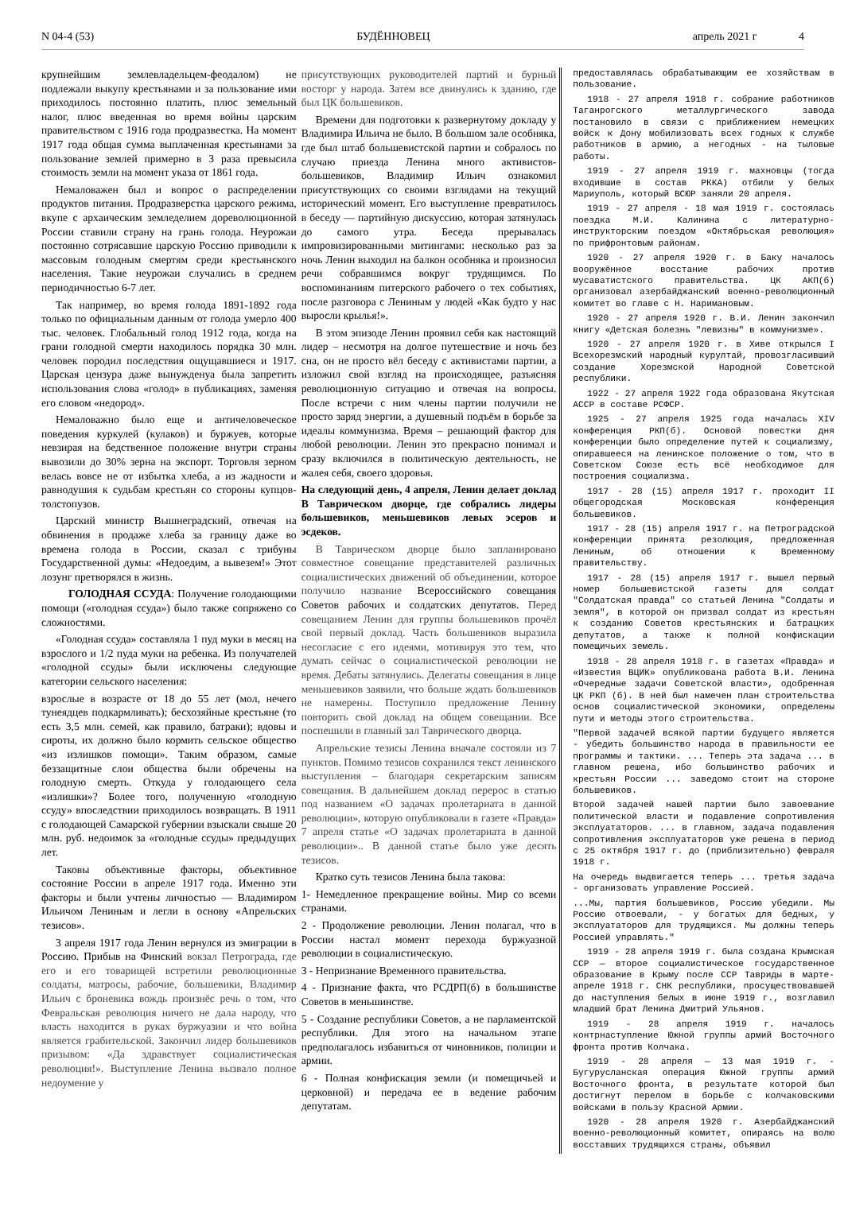N 04-4 (53) БУДЁННОВЕЦ апрель 2021 г 4
крупнейшим землевладельцем-феодалом) не подлежали выкупу крестьянами и за пользование ими приходилось постоянно платить, плюс земельный налог, плюс введенная во время войны царским правительством с 1916 года продразвестка. На момент 1917 года общая сумма выплаченная крестьянами за пользование землей примерно в 3 раза превысила стоимость земли на момент указа от 1861 года.
Немаловажен был и вопрос о распределении продуктов питания. Продразверстка царского режима, вкупе с архаическим земледелием дореволюционной России ставили страну на грань голода. Неурожаи постоянно сотрясавшие царскую Россию приводили к массовым голодным смертям среди крестьянского населения. Такие неурожаи случались в среднем периодичностью 6-7 лет.
Так например, во время голода 1891-1892 года только по официальным данным от голода умерло 400 тыс. человек. Глобальный голод 1912 года, когда на грани голодной смерти находилось порядка 30 млн. человек породил последствия ощущавшиеся и 1917. Царская цензура даже вынужденуа была запретить использования слова «голод» в публикациях, заменяя его словом «недород».
Немаловажно было еще и античеловеческое поведения куркулей (кулаков) и буржуев, которые невзирая на бедственное положение внутри страны вывозили до 30% зерна на экспорт. Торговля зерном велась вовсе не от избытка хлеба, а из жадности и равнодушия к судьбам крестьян со стороны купцов-толстопузов.
Царский министр Вышнеградский, отвечая на обвинения в продаже хлеба за границу даже во времена голода в России, сказал с трибуны Государственной думы: «Недоедим, а вывезем!» Этот лозунг претворялся в жизнь.
ГОЛОДНАЯ ССУДА: Получение голодающими помощи («голодная ссуда») было также сопряжено со сложностями.
«Голодная ссуда» составляла 1 пуд муки в месяц на взрослого и 1/2 пуда муки на ребенка. Из получателей «голодной ссуды» были исключены следующие категории сельского населения:
взрослые в возрасте от 18 до 55 лет (мол, нечего тунеядцев подкармливать); бесхозяйные крестьяне (то есть 3,5 млн. семей, как правило, батраки); вдовы и сироты, их должно было кормить сельское общество «из излишков помощи». Таким образом, самые беззащитные слои общества были обречены на голодную смерть. Откуда у голодающего села «излишки»? Более того, полученную «голодную ссуду» впоследствии приходилось возвращать. В 1911 с голодающей Самарской губернии взыскали свыше 20 млн. руб. недоимок за «голодные ссуды» предыдущих лет.
Таковы объективные факторы, объективное состояние России в апреле 1917 года. Именно эти факторы и были учтены личностью — Владимиром Ильичом Лениным и легли в основу «Апрельских тезисов».
3 апреля 1917 года Ленин вернулся из эмиграции в Россию. Прибыв на Финский вокзал Петрограда, где его и его товарищей встретили революционные солдаты, матросы, рабочие, большевики, Владимир Ильич с броневика вождь произнёс речь о том, что Февральская революция ничего не дала народу, что власть находится в руках буржуазии и что война является грабительской. Закончил лидер большевиков призывом: «Да здравствует социалистическая революция!». Выступление Ленина вызвало полное недоумение у
присутствующих руководителей партий и бурный восторг у народа. Затем все двинулись к зданию, где был ЦК большевиков.
Времени для подготовки к развернутому докладу у Владимира Ильича не было. В большом зале особняка, где был штаб большевистской партии и собралось по случаю приезда Ленина много активистов-большевиков, Владимир Ильич ознакомил присутствующих со своими взглядами на текущий исторический момент. Его выступление превратилось в беседу — партийную дискуссию, которая затянулась до самого утра. Беседа прерывалась импровизированными митингами: несколько раз за ночь Ленин выходил на балкон особняка и произносил речи собравшимся вокруг трудящимся. По воспоминаниям питерского рабочего о тех событиях, после разговора с Лениным у людей «Как будто у нас выросли крылья!».
В этом эпизоде Ленин проявил себя как настоящий лидер – несмотря на долгое путешествие и ночь без сна, он не просто вёл беседу с активистами партии, а изложил свой взгляд на происходящее, разъясняя революционную ситуацию и отвечая на вопросы. После встречи с ним члены партии получили не просто заряд энергии, а душевный подъём в борьбе за идеалы коммунизма. Время – решающий фактор для любой революции. Ленин это прекрасно понимал и сразу включился в политическую деятельность, не жалея себя, своего здоровья.
На следующий день, 4 апреля, Ленин делает доклад В Таврическом дворце, где собрались лидеры большевиков, меньшевиков левых эсеров и эсдеков.
В Таврическом дворце было запланировано совместное совещание представителей различных социалистических движений об объединении, которое получило название Всероссийского совещания Советов рабочих и солдатских депутатов. Перед совещанием Ленин для группы большевиков прочёл свой первый доклад. Часть большевиков выразила несогласие с его идеями, мотивируя это тем, что думать сейчас о социалистической революции не время. Дебаты затянулись. Делегаты совещания в лице меньшевиков заявили, что больше ждать большевиков не намерены. Поступило предложение Ленину повторить свой доклад на общем совещании. Все поспешили в главный зал Таврического дворца.
Апрельские тезисы Ленина вначале состояли из 7 пунктов. Помимо тезисов сохранился текст ленинского выступления – благодаря секретарским записям совещания. В дальнейшем доклад перерос в статью под названием «О задачах пролетариата в данной революции», которую опубликовали в газете «Правда» 7 апреля статье «О задачах пролетариата в данной революции».. В данной статье было уже десять тезисов.
Кратко суть тезисов Ленина была такова:
1- Немедленное прекращение войны. Мир со всеми странами.
2 - Продолжение революции. Ленин полагал, что в России настал момент перехода буржуазной революции в социалистическую.
3 - Непризнание Временного правительства.
4 - Признание факта, что РСДРП(б) в большинстве Советов в меньшинстве.
5 - Создание республики Советов, а не парламентской республики. Для этого на начальном этапе предполагалось избавиться от чиновников, полиции и армии.
6 - Полная конфискация земли (и помещичьей и церковной) и передача ее в ведение рабочим депутатам.
предоставлялась обрабатывающим ее хозяйствам в пользование.
1918 - 27 апреля 1918 г. собрание работников Таганрогского металлургического завода постановило в связи с приближением немецких войск к Дону мобилизовать всех годных к службе работников в армию, а негодных - на тыловые работы.
1919 - 27 апреля 1919 г. махновцы (тогда входившие в состав РККА) отбили у белых Мариуполь, который ВСЮР заняли 20 апреля.
1919 - 27 апреля - 18 мая 1919 г. состоялась поездка М.И. Калинина с литературно-инструкторским поездом «Октябрьская революция» по прифронтовым районам.
1920 - 27 апреля 1920 г. в Баку началось вооружённое восстание рабочих против мусаватистского правительства. ЦК АКП(б) организовал азербайджанский военно-революционный комитет во главе с Н. Наримановым.
1920 - 27 апреля 1920 г. В.И. Ленин закончил книгу «Детская болезнь "левизны" в коммунизме».
1920 - 27 апреля 1920 г. в Хиве открылся I Всехорезмский народный курултай, провозгласивший создание Хорезмской Народной Советской республики.
1922 - 27 апреля 1922 года образована Якутская АССР в составе РСФСР.
1925 - 27 апреля 1925 года началась XIV конференция РКП(б). Основой повестки дня конференции было определение путей к социализму, опиравшееся на ленинское положение о том, что в Советском Союзе есть всё необходимое для построения социализма.
1917 - 28 (15) апреля 1917 г. проходит II общегородская Московская конференция большевиков.
1917 - 28 (15) апреля 1917 г. на Петроградской конференции принята резолюция, предложенная Лениным, об отношении к Временному правительству.
1917 - 28 (15) апреля 1917 г. вышел первый номер большевистской газеты для солдат "Солдатская правда" со статьей Ленина "Солдаты и земля", в которой он призвал солдат из крестьян к созданию Советов крестьянских и батрацких депутатов, а также к полной конфискации помещичьих земель.
1918 - 28 апреля 1918 г. в газетах «Правда» и «Известия ВЦИК» опубликована работа В.И. Ленина «Очередные задачи Советской власти», одобренная ЦК РКП (б). В ней был намечен план строительства основ социалистической экономики, определены пути и методы этого строительства.
"Первой задачей всякой партии будущего является - убедить большинство народа в правильности ее программы и тактики. ... Теперь эта задача ... в главном решена, ибо большинство рабочих и крестьян России ... заведомо стоит на стороне большевиков.
Второй задачей нашей партии было завоевание политической власти и подавление сопротивления эксплуататоров. ... в главном, задача подавления сопротивления эксплуататоров уже решена в период с 25 октября 1917 г. до (приблизительно) февраля 1918 г.
На очередь выдвигается теперь ... третья задача - организовать управление Россией.
...Мы, партия большевиков, Россию убедили. Мы Россию отвоевали, - у богатых для бедных, у эксплуататоров для трудящихся. Мы должны теперь Россией управлять."
1919 - 28 апреля 1919 г. была создана Крымская ССР — второе социалистическое государственное образование в Крыму после ССР Тавриды в марте-апреле 1918 г. СНК республики, просуществовавшей до наступления белых в июне 1919 г., возглавил младший брат Ленина Дмитрий Ульянов.
1919 - 28 апреля 1919 г. началось контрнаступление Южной группы армий Восточного фронта против Колчака.
1919 - 28 апреля — 13 мая 1919 г. - Бугурусланская операция Южной группы армий Восточного фронта, в результате которой был достигнут перелом в борьбе с колчаковскими войсками в пользу Красной Армии.
1920 - 28 апреля 1920 г. Азербайджанский военно-революционный комитет, опираясь на волю восставших трудящихся страны, объявил